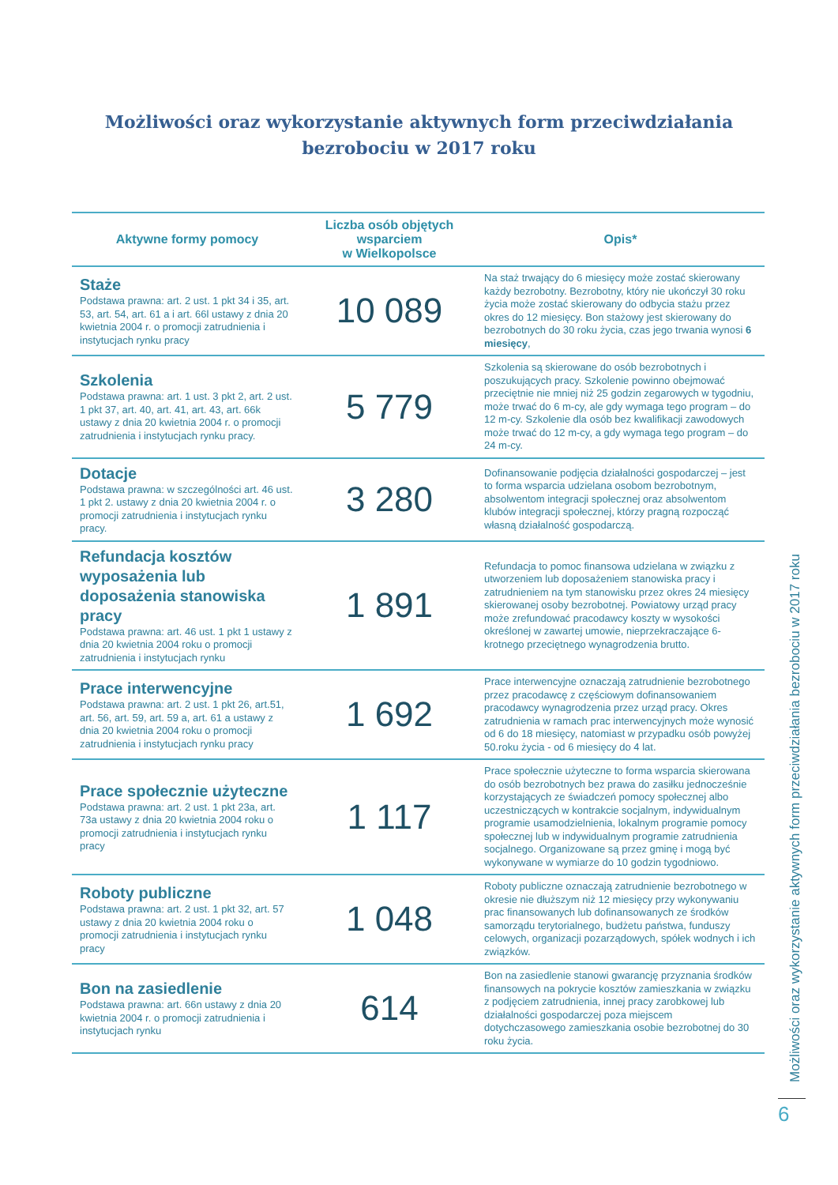Możliwości oraz wykorzystanie aktywnych form przeciwdziałania
bezrobociu w 2017 roku
| Aktywne formy pomocy | Liczba osób objętych wsparciem w Wielkopolsce | Opis* |
| --- | --- | --- |
| Staże Podstawa prawna: art. 2 ust. 1 pkt 34 i 35, art. 53, art. 54, art. 61 a i art. 66l ustawy z dnia 20 kwietnia 2004 r. o promocji zatrudnienia i instytucjach rynku pracy | 10 089 | Na staż trwający do 6 miesięcy może zostać skierowany każdy bezrobotny. Bezrobotny, który nie ukończył 30 roku życia może zostać skierowany do odbycia stażu przez okres do 12 miesięcy. Bon stażowy jest skierowany do bezrobotnych do 30 roku życia, czas jego trwania wynosi 6 miesięcy , |
| Szkolenia Podstawa prawna: art. 1 ust. 3 pkt 2, art. 2 ust. 1 pkt 37, art. 40, art. 41, art. 43, art. 66k ustawy z dnia 20 kwietnia 2004 r. o promocji zatrudnienia i instytucjach rynku pracy. | 5 779 | Szkolenia są skierowane do osób bezrobotnych i poszukujących pracy. Szkolenie powinno obejmować przeciętnie nie mniej niż 25 godzin zegarowych w tygodniu, może trwać do 6 m-cy, ale gdy wymaga tego program – do 12 m-cy. Szkolenie dla osób bez kwalifikacji zawodowych może trwać do 12 m-cy, a gdy wymaga tego program – do 24 m-cy. |
| Dotacje Podstawa prawna: w szczególności art. 46 ust. 1 pkt 2. ustawy z dnia 20 kwietnia 2004 r. o promocji zatrudnienia i instytucjach rynku pracy. | 3 280 | Dofinansowanie podjęcia działalności gospodarczej – jest to forma wsparcia udzielana osobom bezrobotnym, absolwentom integracji społecznej oraz absolwentom klubów integracji społecznej, którzy pragną rozpocząć własną działalność gospodarczą. |
| Refundacja kosztów wyposażenia lub doposażenia stanowiska pracy Podstawa prawna: art. 46 ust. 1 pkt 1 ustawy z dnia 20 kwietnia 2004 roku o promocji zatrudnienia i instytucjach rynku | 1 891 | Refundacja to pomoc finansowa udzielana w związku z utworzeniem lub doposażeniem stanowiska pracy i zatrudnieniem na tym stanowisku przez okres 24 miesięcy skierowanej osoby bezrobotnej. Powiatowy urząd pracy może zrefundować pracodawcy koszty w wysokości określonej w zawartej umowie, nieprzekraczające 6-krotnego przeciętnego wynagrodzenia brutto. |
| Prace interwencyjne Podstawa prawna: art. 2 ust. 1 pkt 26, art.51, art. 56, art. 59, art. 59 a, art. 61 a ustawy z dnia 20 kwietnia 2004 roku o promocji zatrudnienia i instytucjach rynku pracy | 1 692 | Prace interwencyjne oznaczają zatrudnienie bezrobotnego przez pracodawcę z częściowym dofinansowaniem pracodawcy wynagrodzenia przez urząd pracy. Okres zatrudnienia w ramach prac interwencyjnych może wynosić od 6 do 18 miesięcy, natomiast w przypadku osób powyżej 50.roku życia - od 6 miesięcy do 4 lat. |
| Prace społecznie użyteczne Podstawa prawna: art. 2 ust. 1 pkt 23a, art. 73a ustawy z dnia 20 kwietnia 2004 roku o promocji zatrudnienia i instytucjach rynku pracy | 1 117 | Prace społecznie użyteczne to forma wsparcia skierowana do osób bezrobotnych bez prawa do zasiłku jednocześnie korzystających ze świadczeń pomocy społecznej albo uczestniczących w kontrakcie socjalnym, indywidualnym programie usamodzielnienia, lokalnym programie pomocy społecznej lub w indywidualnym programie zatrudnienia socjalnego. Organizowane są przez gminę i mogą być wykonywane w wymiarze do 10 godzin tygodniowo. |
| Roboty publiczne Podstawa prawna: art. 2 ust. 1 pkt 32, art. 57 ustawy z dnia 20 kwietnia 2004 roku o promocji zatrudnienia i instytucjach rynku pracy | 1 048 | Roboty publiczne oznaczają zatrudnienie bezrobotnego w okresie nie dłuższym niż 12 miesięcy przy wykonywaniu prac finansowanych lub dofinansowanych ze środków samorządu terytorialnego, budżetu państwa, funduszy celowych, organizacji pozarządowych, spółek wodnych i ich związków. |
| Bon na zasiedlenie Podstawa prawna: art. 66n ustawy z dnia 20 kwietnia 2004 r. o promocji zatrudnienia i instytucjach rynku | 614 | Bon na zasiedlenie stanowi gwarancję przyznania środków finansowych na pokrycie kosztów zamieszkania w związku z podjęciem zatrudnienia, innej pracy zarobkowej lub działalności gospodarczej poza miejscem dotychczasowego zamieszkania osobie bezrobotnej do 30 roku życia. |
Możliwości oraz wykorzystanie aktywnych form przeciwdziałania bezrobociu w 2017 roku
6